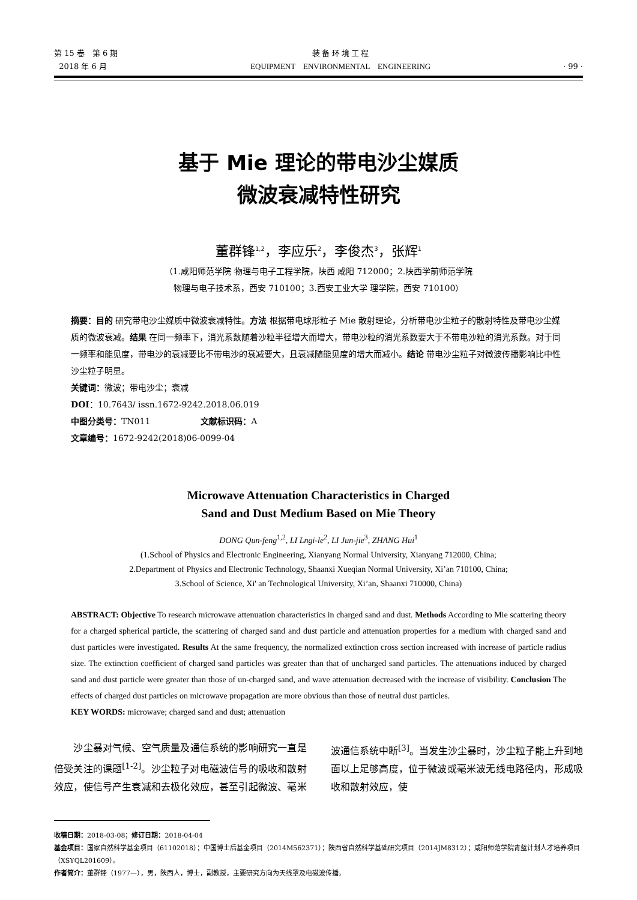第 15 卷　第 6 期
2018 年 6 月
装 备 环 境 工 程
EQUIPMENT　ENVIRONMENTAL　ENGINEERING
· 99 ·
基于 Mie 理论的带电沙尘媒质
微波衰减特性研究
董群锋<sup>1,2</sup>，李应乐<sup>2</sup>，李俊杰<sup>3</sup>，张辉<sup>1</sup>
（1.咸阳师范学院 物理与电子工程学院，陕西 咸阳 712000；2.陕西学前师范学院
物理与电子技术系，西安 710100；3.西安工业大学 理学院，西安 710100）
摘要：目的 研究带电沙尘媒质中微波衰减特性。方法 根据带电球形粒子 Mie 散射理论，分析带电沙尘粒子的散射特性及带电沙尘媒质的微波衰减。结果 在同一频率下，消光系数随着沙粒半径增大而增大，带电沙粒的消光系数要大于不带电沙粒的消光系数。对于同一频率和能见度，带电沙的衰减要比不带电沙的衰减要大，且衰减随能见度的增大而减小。结论 带电沙尘粒子对微波传播影响比中性沙尘粒子明显。
关键词：微波；带电沙尘；衰减
DOI：10.7643/ issn.1672-9242.2018.06.019
中图分类号：TN011　　　　　　文献标识码：A
文章编号：1672-9242(2018)06-0099-04
Microwave Attenuation Characteristics in Charged
Sand and Dust Medium Based on Mie Theory
DONG Qun-feng<sup>1,2</sup>, LI Lngi-le<sup>2</sup>, LI Jun-jie<sup>3</sup>, ZHANG Hui<sup>1</sup>
(1.School of Physics and Electronic Engineering, Xianyang Normal University, Xianyang 712000, China;
2.Department of Physics and Electronic Technology, Shaanxi Xueqian Normal University, Xi’an 710100, China;
3.School of Science, Xi' an Technological University, Xi’an, Shaanxi 710000, China)
ABSTRACT: Objective To research microwave attenuation characteristics in charged sand and dust. Methods According to Mie scattering theory for a charged spherical particle, the scattering of charged sand and dust particle and attenuation properties for a medium with charged sand and dust particles were investigated. Results At the same frequency, the normalized extinction cross section increased with increase of particle radius size. The extinction coefficient of charged sand particles was greater than that of uncharged sand particles. The attenuations induced by charged sand and dust particle were greater than those of un-charged sand, and wave attenuation decreased with the increase of visibility. Conclusion The effects of charged dust particles on microwave propagation are more obvious than those of neutral dust particles.
KEY WORDS: microwave; charged sand and dust; attenuation
　　沙尘暴对气候、空气质量及通信系统的影响研究一直是倍受关注的课题<sup>[1-2]</sup>。沙尘粒子对电磁波信号的吸收和散射效应，使信号产生衰减和去极化效应，甚至引起微波、毫米波通信系统中断<sup>[3]</sup>。当发生沙尘暴时，沙尘粒子能上升到地面以上足够高度，位于微波或毫米波无线电路径内，形成吸收和散射效应，使
收稿日期：2018-03-08；修订日期：2018-04-04
基金项目：国家自然科学基金项目（61102018）；中国博士后基金项目（2014M562371）；陕西省自然科学基础研究项目（2014JM8312）；咸阳师范学院青蓝计划人才培养项目（XSYQL201609）。
作者简介：董群锋（1977—），男，陕西人，博士，副教授，主要研究方向为天线罩及电磁波传播。